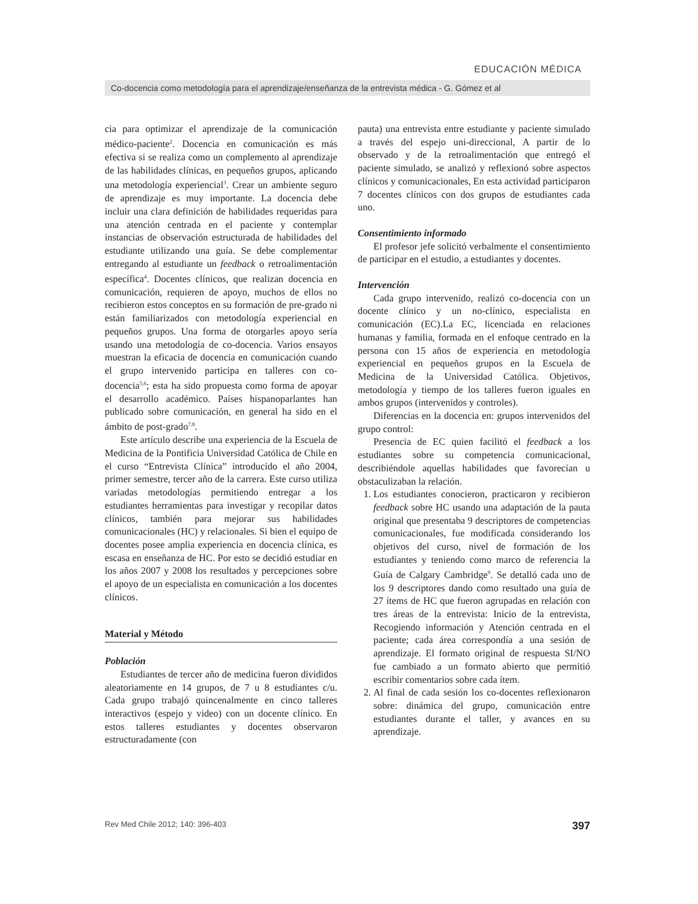EDUCACIÓN MÉDICA
Co-docencia como metodología para el aprendizaje/enseñanza de la entrevista médica - G. Gómez et al
cia para optimizar el aprendizaje de la comunicación médico-paciente<sup>2</sup>. Docencia en comunicación es más efectiva si se realiza como un complemento al aprendizaje de las habilidades clínicas, en pequeños grupos, aplicando una metodología experiencial<sup>3</sup>. Crear un ambiente seguro de aprendizaje es muy importante. La docencia debe incluir una clara definición de habilidades requeridas para una atención centrada en el paciente y contemplar instancias de observación estructurada de habilidades del estudiante utilizando una guía. Se debe complementar entregando al estudiante un feedback o retroalimentación específica<sup>4</sup>. Docentes clínicos, que realizan docencia en comunicación, requieren de apoyo, muchos de ellos no recibieron estos conceptos en su formación de pre-grado ni están familiarizados con metodología experiencial en pequeños grupos. Una forma de otorgarles apoyo sería usando una metodología de co-docencia. Varios ensayos muestran la eficacia de docencia en comunicación cuando el grupo intervenido participa en talleres con co-docencia<sup>5,6</sup>; esta ha sido propuesta como forma de apoyar el desarrollo académico. Países hispanoparlantes han publicado sobre comunicación, en general ha sido en el ámbito de post-grado<sup>7,8</sup>.
Este artículo describe una experiencia de la Escuela de Medicina de la Pontificia Universidad Católica de Chile en el curso “Entrevista Clínica” introducido el año 2004, primer semestre, tercer año de la carrera. Este curso utiliza variadas metodologías permitiendo entregar a los estudiantes herramientas para investigar y recopilar datos clínicos, también para mejorar sus habilidades comunicacionales (HC) y relacionales. Si bien el equipo de docentes posee amplia experiencia en docencia clínica, es escasa en enseñanza de HC. Por esto se decidió estudiar en los años 2007 y 2008 los resultados y percepciones sobre el apoyo de un especialista en comunicación a los docentes clínicos.
Material y Método
Población
Estudiantes de tercer año de medicina fueron divididos aleatoriamente en 14 grupos, de 7 u 8 estudiantes c/u. Cada grupo trabajó quincenalmente en cinco talleres interactivos (espejo y video) con un docente clínico. En estos talleres estudiantes y docentes observaron estructuradamente (con
pauta) una entrevista entre estudiante y paciente simulado a través del espejo uni-direccional, A partir de lo observado y de la retroalimentación que entregó el paciente simulado, se analizó y reflexionó sobre aspectos clínicos y comunicacionales, En esta actividad participaron 7 docentes clínicos con dos grupos de estudiantes cada uno.
Consentimiento informado
El profesor jefe solicitó verbalmente el consentimiento de participar en el estudio, a estudiantes y docentes.
Intervención
Cada grupo intervenido, realizó co-docencia con un docente clínico y un no-clínico, especialista en comunicación (EC).La EC, licenciada en relaciones humanas y familia, formada en el enfoque centrado en la persona con 15 años de experiencia en metodología experiencial en pequeños grupos en la Escuela de Medicina de la Universidad Católica. Objetivos, metodología y tiempo de los talleres fueron iguales en ambos grupos (intervenidos y controles).
Diferencias en la docencia en: grupos intervenidos del grupo control:
Presencia de EC quien facilitó el feedback a los estudiantes sobre su competencia comunicacional, describiéndole aquellas habilidades que favorecían u obstaculizaban la relación.
1. Los estudiantes conocieron, practicaron y recibieron feedback sobre HC usando una adaptación de la pauta original que presentaba 9 descriptores de competencias comunicacionales, fue modificada considerando los objetivos del curso, nivel de formación de los estudiantes y teniendo como marco de referencia la Guía de Calgary Cambridge<sup>9</sup>. Se detalló cada uno de los 9 descriptores dando como resultado una guía de 27 ítems de HC que fueron agrupadas en relación con tres áreas de la entrevista: Inicio de la entrevista, Recogiendo información y Atención centrada en el paciente; cada área correspondía a una sesión de aprendizaje. El formato original de respuesta SI/NO fue cambiado a un formato abierto que permitió escribir comentarios sobre cada ítem.
2. Al final de cada sesión los co-docentes reflexionaron sobre: dinámica del grupo, comunicación entre estudiantes durante el taller, y avances en su aprendizaje.
Rev Med Chile 2012; 140: 396-403 397